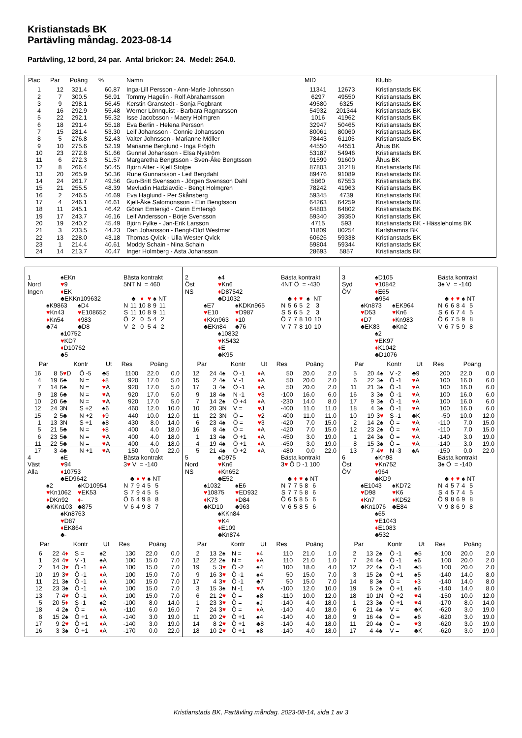Kristianstads BK
Partävling måndag. 2023-08-14
Partävling, 12 bord, 24 par. Antal brickor: 24. Medel: 264.0.
| Plac | Par | Poäng | % | Namn | MID | | Klubb |
| --- | --- | --- | --- | --- | --- | --- | --- |
| 1 | 12 | 321.4 | 60.87 | Inga-Lill Persson - Ann-Marie Johnsson | 11341 | 12673 | Kristianstads BK |
| 2 | 7 | 300.5 | 56.91 | Tommy Hagelin - Rolf Abrahamsson | 6297 | 49550 | Kristianstads BK |
| 3 | 9 | 298.1 | 56.45 | Kerstin Granstedt - Sonja Fogbrant | 49580 | 6325 | Kristianstads BK |
| 4 | 16 | 292.9 | 55.48 | Werner Lönnquist - Barbara Ragnarsson | 54932 | 201344 | Kristianstads BK |
| 5 | 22 | 292.1 | 55.32 | Isse Jacobsson - Maery Holmgren | 1016 | 41962 | Kristianstads BK |
| 6 | 18 | 291.4 | 55.18 | Eva Berlin - Helena Persson | 32947 | 50465 | Kristianstads BK |
| 7 | 15 | 281.4 | 53.30 | Leif Johansson - Connie Johansson | 80061 | 80060 | Kristianstads BK |
| 8 | 5 | 276.8 | 52.43 | Valter Johnsson - Marianne Möller | 78443 | 61105 | Kristianstads BK |
| 9 | 10 | 275.6 | 52.19 | Marianne Berglund - Inga Fröjdh | 44550 | 44551 | Åhus BK |
| 10 | 23 | 272.8 | 51.66 | Gunnel Johansson - Elsa Nyström | 53187 | 54946 | Kristianstads BK |
| 11 | 6 | 272.3 | 51.57 | Margaretha Bengtsson - Sven-Åke Bengtsson | 91599 | 91600 | Åhus BK |
| 12 | 8 | 266.4 | 50.45 | Björn Alfer - Kjell Stolpe | 87803 | 31218 | Kristianstads BK |
| 13 | 20 | 265.9 | 50.36 | Rune Gunnarsson - Leif Bergdahl | 89476 | 91089 | Kristianstads BK |
| 14 | 24 | 261.7 | 49.56 | Gun-Britt Svensson - Jörgen Svensson Dahl | 5860 | 67553 | Kristianstads BK |
| 15 | 21 | 255.5 | 48.39 | Mevludin Hadziavdic - Bengt Holmgren | 78242 | 41963 | Kristianstads BK |
| 16 | 2 | 246.5 | 46.69 | Eva Haglund - Per Skånsberg | 59345 | 4739 | Kristianstads BK |
| 17 | 4 | 246.1 | 46.61 | Kjell-Åke Salomonsson - Elin Bengtsson | 64263 | 64259 | Kristianstads BK |
| 18 | 11 | 245.1 | 46.42 | Göran Emtersjö - Carin Emtersjö | 64803 | 64802 | Kristianstads BK |
| 19 | 17 | 243.7 | 46.16 | Leif Andersson - Börje Svensson | 59340 | 39350 | Kristianstads BK |
| 20 | 19 | 240.2 | 45.49 | Björn Fylke - Jan-Erik Larsson | 4715 | 593 | Kristianstads BK - Hässleholms BK |
| 21 | 3 | 233.5 | 44.23 | Dan Johansson - Bengt-Olof Westmar | 11809 | 80254 | Karlshamns BK |
| 22 | 13 | 228.0 | 43.18 | Thomas Qvick - Ulla Wester Qvick | 60626 | 59338 | Kristianstads BK |
| 23 | 1 | 214.4 | 40.61 | Moddy Schain - Nina Schain | 59804 | 59344 | Kristianstads BK |
| 24 | 14 | 213.7 | 40.47 | Inger Holmberg - Asta Johansson | 28693 | 5857 | Kristianstads BK |
1
Nord
Ingen
♠EKn
♥9
♦EK
♣EKKn109632
♠K9863
♥Kn43
♦Kn54
♣74
♠D4
♥E108652
♦983
♣D8
♠10752
♥KD7
♦D10762
♣5
Bästa kontrakt
5NT N = 460
| | ♣ | ♦ | ♥ | ♠ | NT |
| N | 11 | 10 | 8 | 9 | 11 |
| S | 11 | 10 | 8 | 9 | 11 |
| Ö | 2 | 0 | 5 | 4 | 2 |
| V | 2 | 0 | 5 | 4 | 2 |
| Par | | Kontr | | Ut | Res | Poäng | |
| --- | --- | --- | --- | --- | --- | --- | --- |
| 16 | 8 | 5 ♥ D | Ö -5 | ♣5 | 1100 | 22.0 | 0.0 |
| 4 | 19 | 6♣ | N = | ♦ 8 | 920 | 17.0 | 5.0 |
| 7 | 14 | 6♣ | N = | ♥ A | 920 | 17.0 | 5.0 |
| 9 | 18 | 6♣ | N = | ♥ A | 920 | 17.0 | 5.0 |
| 10 | 20 | 6♣ | N = | ♥ A | 920 | 17.0 | 5.0 |
| 12 | 24 | 3N | S +2 | ♠6 | 460 | 12.0 | 10.0 |
| 15 | 2 | 5♣ | N +2 | ♦ 9 | 440 | 10.0 | 12.0 |
| 1 | 13 | 3N | S +1 | ♠8 | 430 | 8.0 | 14.0 |
| 5 | 21 | 5♣ | N = | ♦ 8 | 400 | 4.0 | 18.0 |
| 6 | 23 | 5♣ | N = | ♥ A | 400 | 4.0 | 18.0 |
| 11 | 22 | 5♣ | N = | ♥ A | 400 | 4.0 | 18.0 |
| 17 | 3 | 4♣ | N +1 | ♥ A | 150 | 0.0 | 22.0 |
2
Öst
NS
♠4
♥Kn6
♦D87542
♣D1032
♠E7
♥E10
♦KKn963
♣EKn84
♠KDKn965
♥D987
♦10
♣76
♠10832
♥K5432
♦E
♣K95
Bästa kontrakt
4NT Ö = -430
| | ♣ | ♦ | ♥ | ♠ | NT |
| N | 5 | 6 | 5 | 2 | 3 |
| S | 5 | 6 | 5 | 2 | 3 |
| Ö | 7 | 7 | 8 | 10 | 10 |
| V | 7 | 7 | 8 | 10 | 10 |
| Par | | Kontr | | Ut | Res | Poäng | |
| --- | --- | --- | --- | --- | --- | --- | --- |
| 12 | 24 | 4♠ | Ö -1 | ♦ A | 50 | 20.0 | 2.0 |
| 15 | 2 | 4♠ | V -1 | ♦ A | 50 | 20.0 | 2.0 |
| 17 | 3 | 4♠ | Ö -1 | ♦ A | 50 | 20.0 | 2.0 |
| 9 | 18 | 4♠ | N -1 | ♥ 3 | -100 | 16.0 | 6.0 |
| 7 | 14 | 2♠ | Ö +4 | ♦ A | -230 | 14.0 | 8.0 |
| 10 | 20 | 3N | V = | ♥ J | -400 | 11.0 | 11.0 |
| 11 | 22 | 3N | Ö = | ♥ 2 | -400 | 11.0 | 11.0 |
| 6 | 23 | 4♠ | Ö = | ♥ 3 | -420 | 7.0 | 15.0 |
| 16 | 8 | 4♠ | Ö = | ♦ A | -420 | 7.0 | 15.0 |
| 1 | 13 | 4♠ | Ö +1 | ♦ A | -450 | 3.0 | 19.0 |
| 4 | 19 | 4♠ | Ö +1 | ♦ A | -450 | 3.0 | 19.0 |
| 5 | 21 | 4♠ | Ö +2 | ♦ A | -480 | 0.0 | 22.0 |
3
Syd
ÖV
♠D105
♥10842
♦E65
♣954
♠Kn873
♥D53
♦D7
♣EK83
♠EK964
♥Kn6
♦Kn983
♣Kn2
♠2
♥EK97
♦K1042
♣D1076
Bästa kontrakt
3♠ V = -140
| | ♣ | ♦ | ♥ | ♠ | NT |
| N | 6 | 6 | 8 | 4 | 5 |
| S | 6 | 6 | 7 | 4 | 5 |
| Ö | 6 | 7 | 5 | 9 | 8 |
| V | 6 | 7 | 5 | 9 | 8 |
| Par | | Kontr | | Ut | Res | Poäng | |
| --- | --- | --- | --- | --- | --- | --- | --- |
| 5 | 20 | 4♠ | V -2 | ♣9 | 200 | 22.0 | 0.0 |
| 6 | 22 | 3♠ | Ö -1 | ♥ A | 100 | 16.0 | 6.0 |
| 11 | 21 | 3♠ | Ö -1 | ♥ A | 100 | 16.0 | 6.0 |
| 16 | 3 | 3♠ | Ö -1 | ♥ A | 100 | 16.0 | 6.0 |
| 17 | 9 | 3♠ | Ö -1 | ♥ A | 100 | 16.0 | 6.0 |
| 18 | 4 | 3♠ | Ö -1 | ♥ A | 100 | 16.0 | 6.0 |
| 10 | 19 | 3 ♥ | S -1 | ♣K | -50 | 10.0 | 12.0 |
| 2 | 14 | 2♠ | Ö = | ♥ A | -110 | 7.0 | 15.0 |
| 12 | 23 | 2♠ | Ö = | ♥ A | -110 | 7.0 | 15.0 |
| 1 | 24 | 3♠ | Ö = | ♥ A | -140 | 3.0 | 19.0 |
| 8 | 15 | 3♠ | Ö = | ♥ A | -140 | 3.0 | 19.0 |
| 13 | 7 | 4 ♥ | N -3 | ♠A | -150 | 0.0 | 22.0 |
4
Väst
Alla
♠E
♥94
♦10753
♣ED9642
♠2
♥Kn1062
♦DKn92
♣KKn103
♠KD10954
♥EK53
♦-
♣875
♠Kn8763
♥D87
♦EK864
♣-
Bästa kontrakt
3♥ V = -140
| | ♣ | ♦ | ♥ | ♠ | NT |
| N | 7 | 9 | 4 | 5 | 5 |
| S | 7 | 9 | 4 | 5 | 5 |
| Ö | 6 | 4 | 9 | 8 | 8 |
| V | 6 | 4 | 9 | 8 | 7 |
| Par | | Kontr | | Ut | Res | Poäng | |
| --- | --- | --- | --- | --- | --- | --- | --- |
| 6 | 22 | 4 ♦ | S = | ♠2 | 130 | 22.0 | 0.0 |
| 1 | 24 | 4 ♥ | V -1 | ♠A | 100 | 15.0 | 7.0 |
| 2 | 14 | 3 ♥ | Ö -1 | ♦ A | 100 | 15.0 | 7.0 |
| 10 | 19 | 3 ♥ | Ö -1 | ♦ A | 100 | 15.0 | 7.0 |
| 11 | 21 | 3♠ | Ö -1 | ♦ A | 100 | 15.0 | 7.0 |
| 12 | 23 | 3♠ | Ö -1 | ♦ A | 100 | 15.0 | 7.0 |
| 13 | 7 | 4 ♥ | Ö -1 | ♦ A | 100 | 15.0 | 7.0 |
| 5 | 20 | 5 ♦ | S -1 | ♠2 | -100 | 8.0 | 14.0 |
| 18 | 4 | 2♠ | Ö = | ♦ A | -110 | 6.0 | 16.0 |
| 8 | 15 | 2♠ | Ö +1 | ♦ A | -140 | 3.0 | 19.0 |
| 17 | 9 | 2 ♥ | Ö +1 | ♦ A | -140 | 3.0 | 19.0 |
| 16 | 3 | 3♠ | Ö +1 | ♦ A | -170 | 0.0 | 22.0 |
5
Nord
NS
♠D975
♥Kn6
♦Kn652
♣E52
♠1032
♥10875
♦K73
♣KD10
♠E6
♥ED932
♦D84
♣963
♠KKn84
♥K4
♦E109
♣Kn874
Bästa kontrakt
3♥ Ö D -1 100
| | ♣ | ♦ | ♥ | ♠ | NT |
| N | 7 | 7 | 5 | 8 | 6 |
| S | 7 | 7 | 5 | 8 | 6 |
| Ö | 6 | 5 | 8 | 5 | 6 |
| V | 6 | 5 | 8 | 5 | 6 |
| Par | | Kontr | | Ut | Res | Poäng | |
| --- | --- | --- | --- | --- | --- | --- | --- |
| 2 | 13 | 2♠ | N = | ♦ 4 | 110 | 21.0 | 1.0 |
| 12 | 22 | 2♠ | N = | ♦ A | 110 | 21.0 | 1.0 |
| 19 | 5 | 3 ♥ | Ö -2 | ♠4 | 100 | 18.0 | 4.0 |
| 9 | 16 | 3 ♥ | Ö -1 | ♠4 | 50 | 15.0 | 7.0 |
| 17 | 4 | 3 ♥ | Ö -1 | ♣7 | 50 | 15.0 | 7.0 |
| 3 | 15 | 3♠ | N -1 | ♥ A | -100 | 12.0 | 10.0 |
| 6 | 21 | 2 ♥ | Ö = | ♠8 | -110 | 10.0 | 12.0 |
| 1 | 23 | 3 ♥ | Ö = | ♠J | -140 | 4.0 | 18.0 |
| 7 | 24 | 3 ♥ | Ö = | ♦ A | -140 | 4.0 | 18.0 |
| 11 | 20 | 2 ♥ | Ö +1 | ♠4 | -140 | 4.0 | 18.0 |
| 14 | 8 | 2 ♥ | Ö +1 | ♣8 | -140 | 4.0 | 18.0 |
| 18 | 10 | 2 ♥ | Ö +1 | ♠8 | -140 | 4.0 | 18.0 |
6
Öst
ÖV
♠Kn98
♥Kn752
♦964
♣KD9
♠E1043
♥D98
♦Kn7
♣Kn1076
♠KD72
♥K6
♦KD52
♣E84
♠65
♥E1043
♦E1083
♣532
Bästa kontrakt
3♠ Ö = -140
| | ♣ | ♦ | ♥ | ♠ | NT |
| N | 4 | 5 | 7 | 4 | 5 |
| S | 4 | 5 | 7 | 4 | 5 |
| Ö | 9 | 8 | 6 | 9 | 8 |
| V | 9 | 8 | 6 | 9 | 8 |
| Par | | Kontr | | Ut | Res | Poäng | |
| --- | --- | --- | --- | --- | --- | --- | --- |
| 2 | 13 | 2♠ | Ö -1 | ♣5 | 100 | 20.0 | 2.0 |
| 7 | 24 | 4♠ | Ö -1 | ♠6 | 100 | 20.0 | 2.0 |
| 12 | 22 | 4♠ | Ö -1 | ♣5 | 100 | 20.0 | 2.0 |
| 3 | 15 | 2♠ | Ö +1 | ♠5 | -140 | 14.0 | 8.0 |
| 14 | 8 | 3♠ | Ö = | ♦ 3 | -140 | 14.0 | 8.0 |
| 19 | 5 | 2♠ | Ö +1 | ♠6 | -140 | 14.0 | 8.0 |
| 18 | 10 | 1N | Ö +2 | ♥ 4 | -150 | 10.0 | 12.0 |
| 1 | 23 | 3♠ | Ö +1 | ♥ 4 | -170 | 8.0 | 14.0 |
| 6 | 21 | 4♠ | V = | ♣K | -620 | 3.0 | 19.0 |
| 9 | 16 | 4♠ | Ö = | ♠6 | -620 | 3.0 | 19.0 |
| 11 | 20 | 4♠ | Ö = | ♥ 3 | -620 | 3.0 | 19.0 |
| 17 | 4 | 4♠ | V = | ♣K | -620 | 3.0 | 19.0 |
Kristianstads BK, Partävling måndag. 2023-08-14, sida 1 av 3